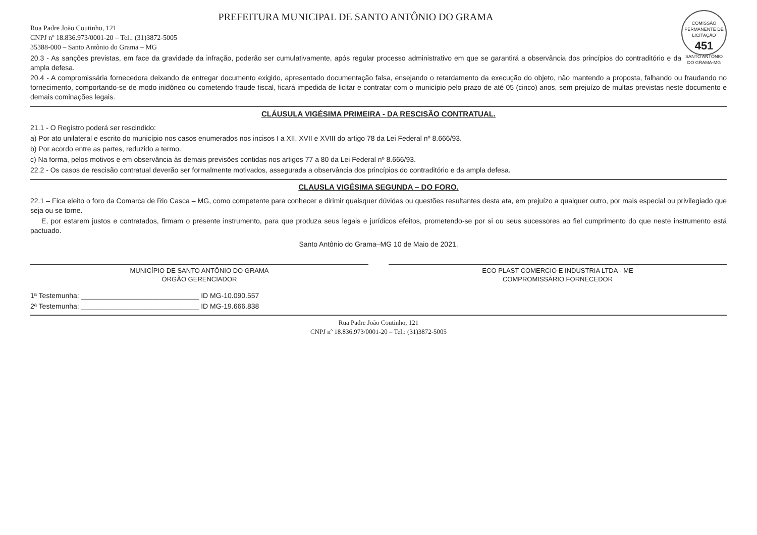COMISSÃO PERMANENTE DE LICITAÇÃO
451
SANTO ANTÔNIO DO GRAMA-MG
PREFEITURA MUNICIPAL DE SANTO ANTÔNIO DO GRAMA
Rua Padre João Coutinho, 121
CNPJ nº 18.836.973/0001-20 – Tel.: (31)3872-5005
35388-000 – Santo Antônio do Grama – MG
20.3 - As sanções previstas, em face da gravidade da infração, poderão ser cumulativamente, após regular processo administrativo em que se garantirá a observância dos princípios do contraditório e da ampla defesa.
20.4 - A compromissária fornecedora deixando de entregar documento exigido, apresentado documentação falsa, ensejando o retardamento da execução do objeto, não mantendo a proposta, falhando ou fraudando no fornecimento, comportando-se de modo inidôneo ou cometendo fraude fiscal, ficará impedida de licitar e contratar com o município pelo prazo de até 05 (cinco) anos, sem prejuízo de multas previstas neste documento e demais cominações legais.
CLÁUSULA VIGÉSIMA PRIMEIRA - DA RESCISÃO CONTRATUAL.
21.1 - O Registro poderá ser rescindido:
a) Por ato unilateral e escrito do município nos casos enumerados nos incisos I a XII, XVII e XVIII do artigo 78 da Lei Federal nº 8.666/93.
b) Por acordo entre as partes, reduzido a termo.
c) Na forma, pelos motivos e em observância às demais previsões contidas nos artigos 77 a 80 da Lei Federal nº 8.666/93.
22.2 - Os casos de rescisão contratual deverão ser formalmente motivados, assegurada a observância dos princípios do contraditório e da ampla defesa.
CLAUSLA VIGÉSIMA SEGUNDA – DO FORO.
22.1 – Fica eleito o foro da Comarca de Rio Casca – MG, como competente para conhecer e dirimir quaisquer dúvidas ou questões resultantes desta ata, em prejuízo a qualquer outro, por mais especial ou privilegiado que seja ou se torne.
E, por estarem justos e contratados, firmam o presente instrumento, para que produza seus legais e jurídicos efeitos, prometendo-se por si ou seus sucessores ao fiel cumprimento do que neste instrumento está pactuado.
Santo Antônio do Grama–MG 10 de Maio de 2021.
MUNICÍPIO DE SANTO ANTÔNIO DO GRAMA
ÓRGÃO GERENCIADOR
ECO PLAST COMERCIO E INDUSTRIA LTDA - ME
COMPROMISSÁRIO FORNECEDOR
1ª Testemunha: ______________________________ ID MG-10.090.557
2ª Testemunha: ______________________________ ID MG-19.666.838
Rua Padre João Coutinho, 121
CNPJ nº 18.836.973/0001-20 – Tel.: (31)3872-5005